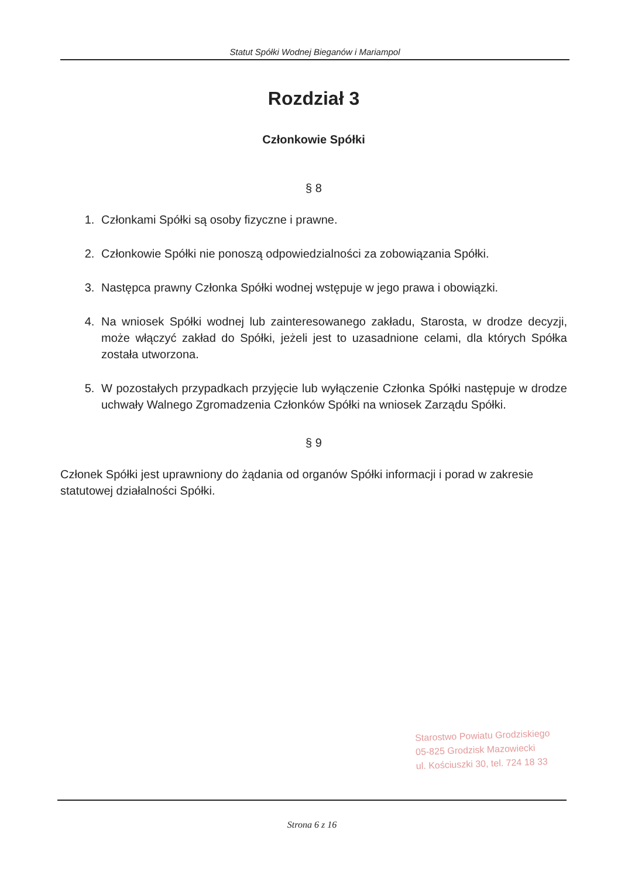Statut Spółki Wodnej Bieganów i Mariampol
Rozdział 3
Członkowie Spółki
§ 8
1. Członkami Spółki są osoby fizyczne i prawne.
2. Członkowie Spółki nie ponoszą odpowiedzialności za zobowiązania Spółki.
3. Następca prawny Członka Spółki wodnej wstępuje w jego prawa i obowiązki.
4. Na wniosek Spółki wodnej lub zainteresowanego zakładu, Starosta, w drodze decyzji, może włączyć zakład do Spółki, jeżeli jest to uzasadnione celami, dla których Spółka została utworzona.
5. W pozostałych przypadkach przyjęcie lub wyłączenie Członka Spółki następuje w drodze uchwały Walnego Zgromadzenia Członków Spółki na wniosek Zarządu Spółki.
§ 9
Członek Spółki jest uprawniony do żądania od organów Spółki informacji i porad w zakresie statutowej działalności Spółki.
Starostwo Powiatu Grodziskiego
05-825 Grodzisk Mazowiecki
ul. Kościuszki 30, tel. 724 18 33
Strona 6 z 16